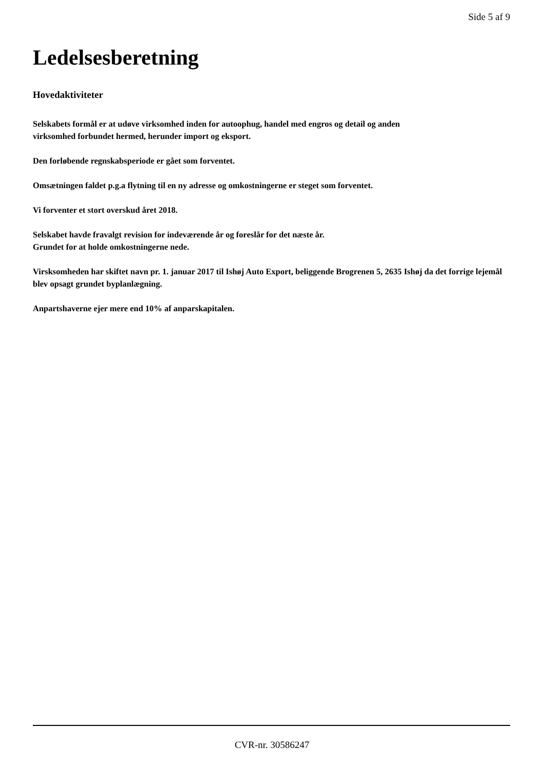Side 5 af 9
Ledelsesberetning
Hovedaktiviteter
Selskabets formål er at udøve virksomhed inden for autoophug, handel med engros og detail og anden
virksomhed forbundet hermed, herunder import og eksport.
Den forløbende regnskabsperiode er gået som forventet.
Omsætningen faldet p.g.a flytning til en ny adresse og omkostningerne er steget som forventet.
Vi forventer et stort overskud året 2018.
Selskabet havde fravalgt revision for indeværende år og foreslår for det næste år.
Grundet for at holde omkostningerne nede.
Virsksomheden har skiftet navn pr. 1. januar 2017 til Ishøj Auto Export, beliggende Brogrenen 5, 2635 Ishøj da det forrige lejemål blev opsagt grundet byplanlægning.
Anpartshaverne ejer mere end 10% af anparskapitalen.
CVR-nr. 30586247